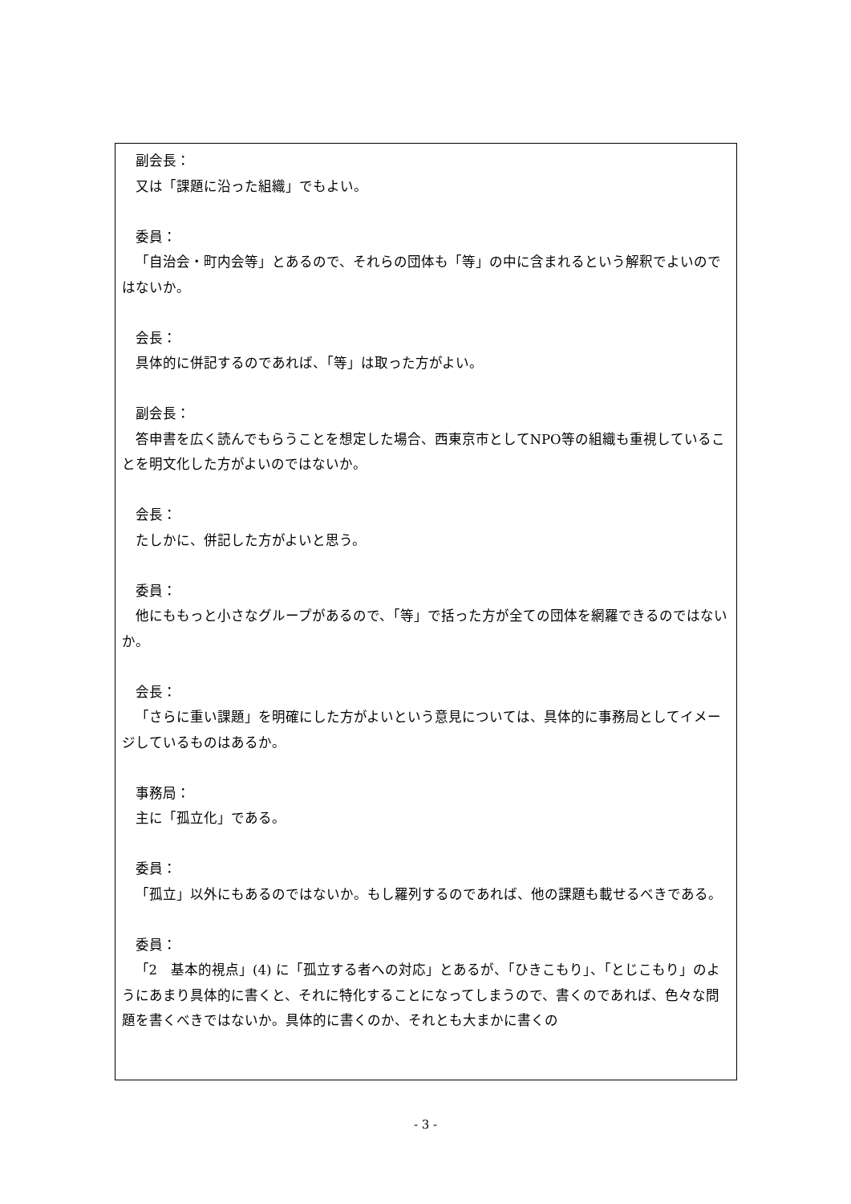副会長：
又は「課題に沿った組織」でもよい。
委員：
「自治会・町内会等」とあるので、それらの団体も「等」の中に含まれるという解釈でよいのではないか。
会長：
具体的に併記するのであれば、「等」は取った方がよい。
副会長：
答申書を広く読んでもらうことを想定した場合、西東京市としてNPO等の組織も重視していることを明文化した方がよいのではないか。
会長：
たしかに、併記した方がよいと思う。
委員：
他にももっと小さなグループがあるので、「等」で括った方が全ての団体を網羅できるのではないか。
会長：
「さらに重い課題」を明確にした方がよいという意見については、具体的に事務局としてイメージしているものはあるか。
事務局：
主に「孤立化」である。
委員：
「孤立」以外にもあるのではないか。もし羅列するのであれば、他の課題も載せるべきである。
委員：
「2　基本的視点」(4) に「孤立する者への対応」とあるが、「ひきこもり」、「とじこもり」のようにあまり具体的に書くと、それに特化することになってしまうので、書くのであれば、色々な問題を書くべきではないか。具体的に書くのか、それとも大まかに書くの
- 3 -